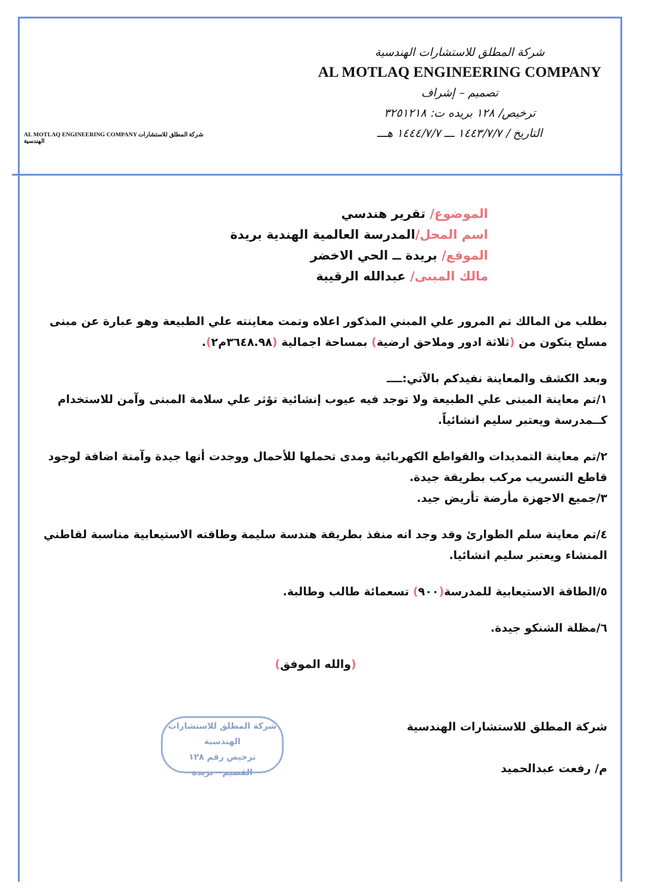AL MOTLAQ ENGINEERING COMPANY شركة المطلق للاستشارات الهندسية
شركة المطلق للاستشارات الهندسية
AL MOTLAQ ENGINEERING COMPANY
تصميم – إشراف
ترخيص/ ١٢٨ بريده ت: ٣٢٥١٢١٨
التاريخ / ١٤٤٣/٧/٧ ـــ ١٤٤٤/٧/٧ هـــ
الموضوع/ تقرير هندسي
اسم المحل/المدرسة العالمية الهندية بريدة
الموقع/ بريدة ــ الحي الاخضر
مالك المبنى/ عبدالله الرقيبة
بطلب من المالك تم المرور علي المبني المذكور اعلاه وتمت معاينته علي الطبيعة وهو عبارة عن مبنى مسلح يتكون من (ثلاثة ادور وملاحق ارضية) بمساحة اجمالية (٣٦٤٨.٩٨م٢).
وبعد الكشف والمعاينة نفيدكم بالآتي:ــــ
١/تم معاينة المبنى علي الطبيعة ولا توجد فيه عيوب إنشائية تؤثر علي سلامة المبنى وآمن للاستخدام كــمدرسة ويعتبر سليم انشائياً.
٢/تم معاينة التمديدات والقواطع الكهربائية ومدى تحملها للأحمال ووجدت أنها جيدة وآمنة اضافة لوجود قاطع التسريب مركب بطريقة جيدة.
٣/جميع الاجهزة مأرضة تأريض جيد.
٤/تم معاينة سلم الطوارئ وقد وجد انه منفذ بطريقة هندسة سليمة وطاقته الاستيعابية مناسبة لقاطني المنشاء ويعتبر سليم انشائيا.
٥/الطاقة الاستيعابية للمدرسة(٩٠٠) تسعمائة طالب وطالبة.
٦/مظلة الشنكو جيدة.
(والله الموفق)
شركة المطلق للاستشارات الهندسية
م/ رفعت عبدالحميد
شركة المطلق للاستشارات الهندسية
ترخيص رقم ١٢٨
القصيم - بريدة